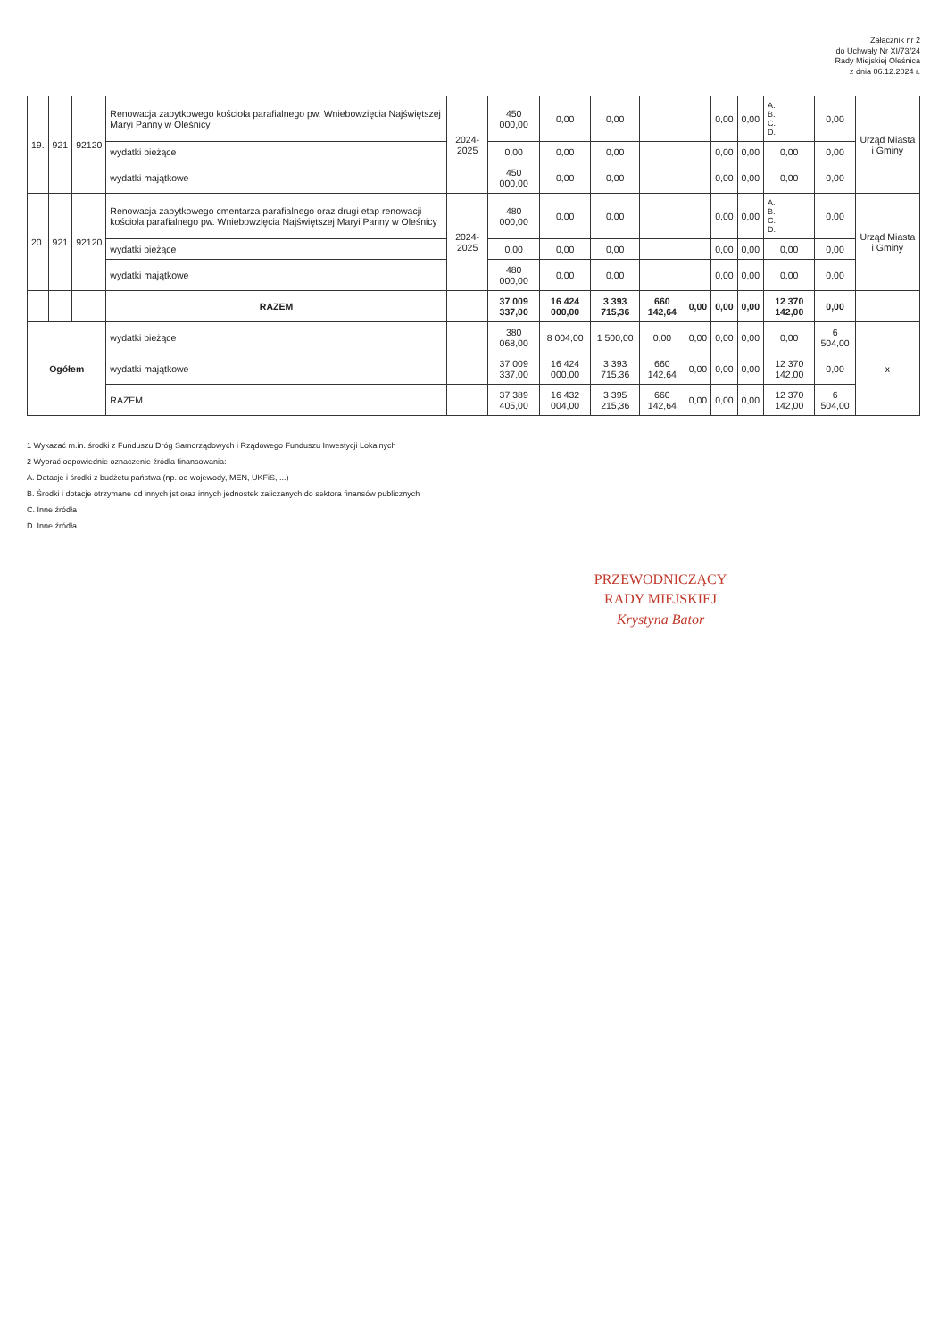Załącznik nr 2
do Uchwały Nr XI/73/24
Rady Miejskiej Oleśnica
z dnia 06.12.2024 r.
| 19. | 921 | 92120 | Renowacja zabytkowego kościoła parafialnego pw. Wniebowzięcia Najświętszej Maryi Panny w Oleśnicy | 2024-2025 | 450 000,00 | 0,00 | 0,00 | | | 0,00 | 0,00 | A. B. C. D. | 0,00 | Urząd Miasta i Gminy |
| | | | wydatki bieżące | | 0,00 | 0,00 | 0,00 | | | 0,00 | 0,00 | 0,00 | 0,00 | |
| | | | wydatki majątkowe | | 450 000,00 | 0,00 | 0,00 | | | 0,00 | 0,00 | 0,00 | 0,00 | |
| 20. | 921 | 92120 | Renowacja zabytkowego cmentarza parafialnego oraz drugi etap renowacji kościoła parafialnego pw. Wniebowzięcia Najświętszej Maryi Panny w Oleśnicy | 2024-2025 | 480 000,00 | 0,00 | 0,00 | | | 0,00 | 0,00 | A. B. C. D. | 0,00 | Urząd Miasta i Gminy |
| | | | wydatki bieżące | | 0,00 | 0,00 | 0,00 | | | 0,00 | 0,00 | 0,00 | 0,00 | |
| | | | wydatki majątkowe | | 480 000,00 | 0,00 | 0,00 | | | 0,00 | 0,00 | 0,00 | 0,00 | |
| | | | RAZEM | | 37 009 337,00 | 16 424 000,00 | 3 393 715,36 | 660 142,64 | 0,00 | 0,00 | 0,00 | 12 370 142,00 | 0,00 | |
| Ogółem | | | wydatki bieżące | | 380 068,00 | 8 004,00 | 1 500,00 | 0,00 | 0,00 | 0,00 | 0,00 | 0,00 | 6 504,00 | x |
| | | | wydatki majątkowe | | 37 009 337,00 | 16 424 000,00 | 3 393 715,36 | 660 142,64 | 0,00 | 0,00 | 0,00 | 12 370 142,00 | 0,00 | |
| | | | RAZEM | | 37 389 405,00 | 16 432 004,00 | 3 395 215,36 | 660 142,64 | 0,00 | 0,00 | 0,00 | 12 370 142,00 | 6 504,00 | |
1 Wykazać m.in. środki z Funduszu Dróg Samorządowych i Rządowego Funduszu Inwestycji Lokalnych
2 Wybrać odpowiednie oznaczenie źródła finansowania:
A. Dotacje i środki z budżetu państwa (np. od wojewody, MEN, UKFiS, ...)
B. Środki i dotacje otrzymane od innych jst oraz innych jednostek zaliczanych do sektora finansów publicznych
C. Inne źródła
D. Inne źródła
PRZEWODNICZĄCY
RADY MIEJSKIEJ
Krystyna Bator